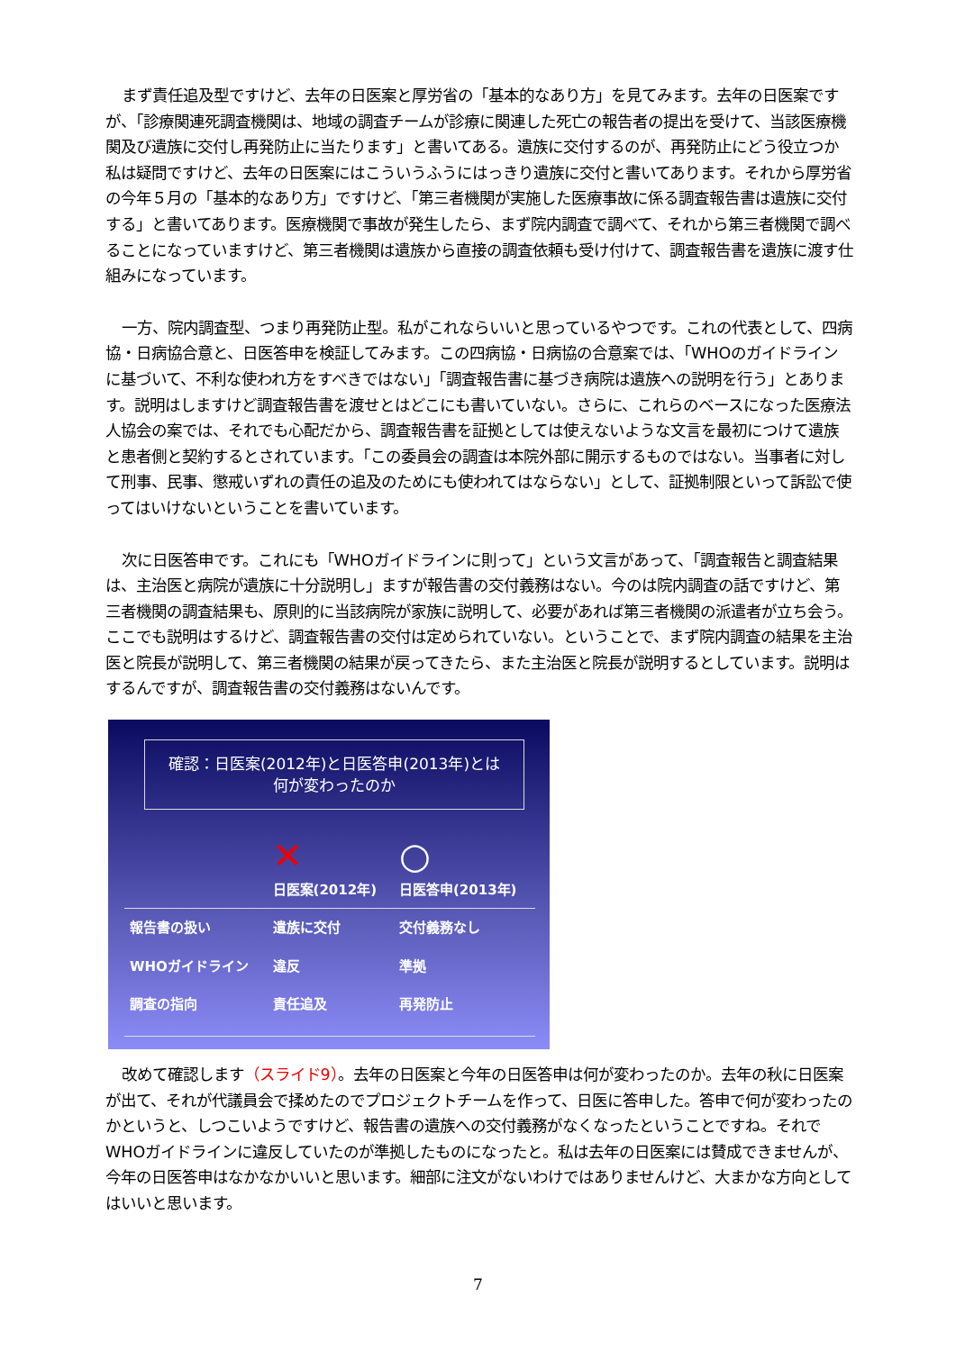まず責任追及型ですけど、去年の日医案と厚労省の「基本的なあり方」を見てみます。去年の日医案ですが、「診療関連死調査機関は、地域の調査チームが診療に関連した死亡の報告者の提出を受けて、当該医療機関及び遺族に交付し再発防止に当たります」と書いてある。遺族に交付するのが、再発防止にどう役立つか私は疑問ですけど、去年の日医案にはこういうふうにはっきり遺族に交付と書いてあります。それから厚労省の今年５月の「基本的なあり方」ですけど、「第三者機関が実施した医療事故に係る調査報告書は遺族に交付する」と書いてあります。医療機関で事故が発生したら、まず院内調査で調べて、それから第三者機関で調べることになっていますけど、第三者機関は遺族から直接の調査依頼も受け付けて、調査報告書を遺族に渡す仕組みになっています。
一方、院内調査型、つまり再発防止型。私がこれならいいと思っているやつです。これの代表として、四病協・日病協合意と、日医答申を検証してみます。この四病協・日病協の合意案では、「WHOのガイドラインに基づいて、不利な使われ方をすべきではない」「調査報告書に基づき病院は遺族への説明を行う」とあります。説明はしますけど調査報告書を渡せとはどこにも書いていない。さらに、これらのベースになった医療法人協会の案では、それでも心配だから、調査報告書を証拠としては使えないような文言を最初につけて遺族と患者側と契約するとされています。「この委員会の調査は本院外部に開示するものではない。当事者に対して刑事、民事、懲戒いずれの責任の追及のためにも使われてはならない」として、証拠制限といって訴訟で使ってはいけないということを書いています。
次に日医答申です。これにも「WHOガイドラインに則って」という文言があって、「調査報告と調査結果は、主治医と病院が遺族に十分説明し」ますが報告書の交付義務はない。今のは院内調査の話ですけど、第三者機関の調査結果も、原則的に当該病院が家族に説明して、必要があれば第三者機関の派遣者が立ち会う。ここでも説明はするけど、調査報告書の交付は定められていない。ということで、まず院内調査の結果を主治医と院長が説明して、第三者機関の結果が戻ってきたら、また主治医と院長が説明するとしています。説明はするんですが、調査報告書の交付義務はないんです。
確認：日医案(2012年)と日医答申(2013年)とは
何が変わったのか
| | ✕ 日医案(2012年) | ○ 日医答申(2013年) |
| --- | --- | --- |
| 報告書の扱い | 遺族に交付 | 交付義務なし |
| WHOガイドライン | 違反 | 準拠 |
| 調査の指向 | 責任追及 | 再発防止 |
改めて確認します（スライド9）。去年の日医案と今年の日医答申は何が変わったのか。去年の秋に日医案が出て、それが代議員会で揉めたのでプロジェクトチームを作って、日医に答申した。答申で何が変わったのかというと、しつこいようですけど、報告書の遺族への交付義務がなくなったということですね。それでWHOガイドラインに違反していたのが準拠したものになったと。私は去年の日医案には賛成できませんが、今年の日医答申はなかなかいいと思います。細部に注文がないわけではありませんけど、大まかな方向としてはいいと思います。
7